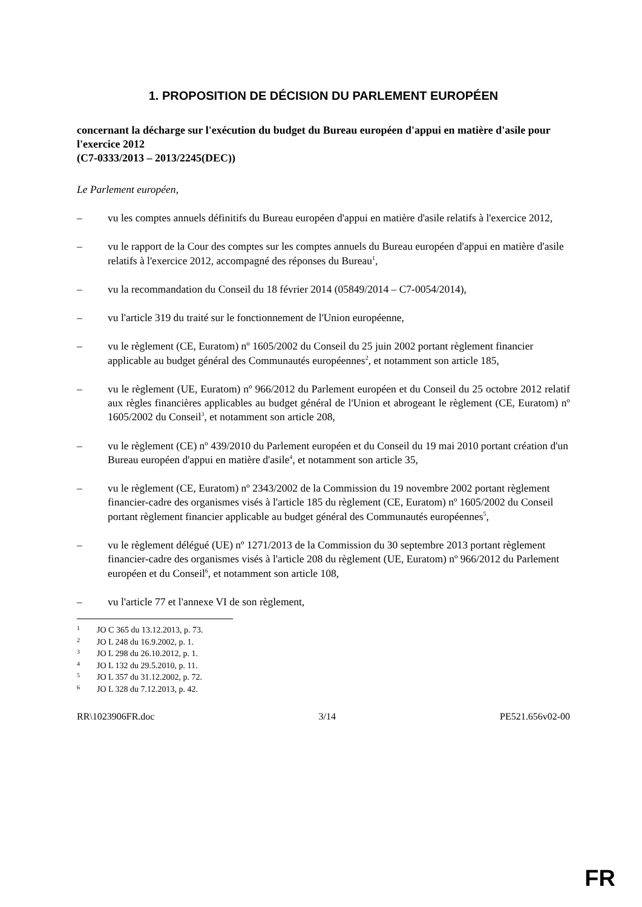1. PROPOSITION DE DÉCISION DU PARLEMENT EUROPÉEN
concernant la décharge sur l'exécution du budget du Bureau européen d'appui en matière d'asile pour l'exercice 2012
(C7-0333/2013 – 2013/2245(DEC))
Le Parlement européen,
– vu les comptes annuels définitifs du Bureau européen d'appui en matière d'asile relatifs à l'exercice 2012,
– vu le rapport de la Cour des comptes sur les comptes annuels du Bureau européen d'appui en matière d'asile relatifs à l'exercice 2012, accompagné des réponses du Bureau<sup>1</sup>,
– vu la recommandation du Conseil du 18 février 2014 (05849/2014 – C7-0054/2014),
– vu l'article 319 du traité sur le fonctionnement de l'Union européenne,
– vu le règlement (CE, Euratom) nº 1605/2002 du Conseil du 25 juin 2002 portant règlement financier applicable au budget général des Communautés européennes<sup>2</sup>, et notamment son article 185,
– vu le règlement (UE, Euratom) nº 966/2012 du Parlement européen et du Conseil du 25 octobre 2012 relatif aux règles financières applicables au budget général de l'Union et abrogeant le règlement (CE, Euratom) nº 1605/2002 du Conseil<sup>3</sup>, et notamment son article 208,
– vu le règlement (CE) nº 439/2010 du Parlement européen et du Conseil du 19 mai 2010 portant création d'un Bureau européen d'appui en matière d'asile<sup>4</sup>, et notamment son article 35,
– vu le règlement (CE, Euratom) nº 2343/2002 de la Commission du 19 novembre 2002 portant règlement financier-cadre des organismes visés à l'article 185 du règlement (CE, Euratom) nº 1605/2002 du Conseil portant règlement financier applicable au budget général des Communautés européennes<sup>5</sup>,
– vu le règlement délégué (UE) nº 1271/2013 de la Commission du 30 septembre 2013 portant règlement financier-cadre des organismes visés à l'article 208 du règlement (UE, Euratom) nº 966/2012 du Parlement européen et du Conseil<sup>6</sup>, et notamment son article 108,
– vu l'article 77 et l'annexe VI de son règlement,
1 JO C 365 du 13.12.2013, p. 73.
2 JO L 248 du 16.9.2002, p. 1.
3 JO L 298 du 26.10.2012, p. 1.
4 JO L 132 du 29.5.2010, p. 11.
5 JO L 357 du 31.12.2002, p. 72.
6 JO L 328 du 7.12.2013, p. 42.
RR\1023906FR.doc 3/14 PE521.656v02-00
FR